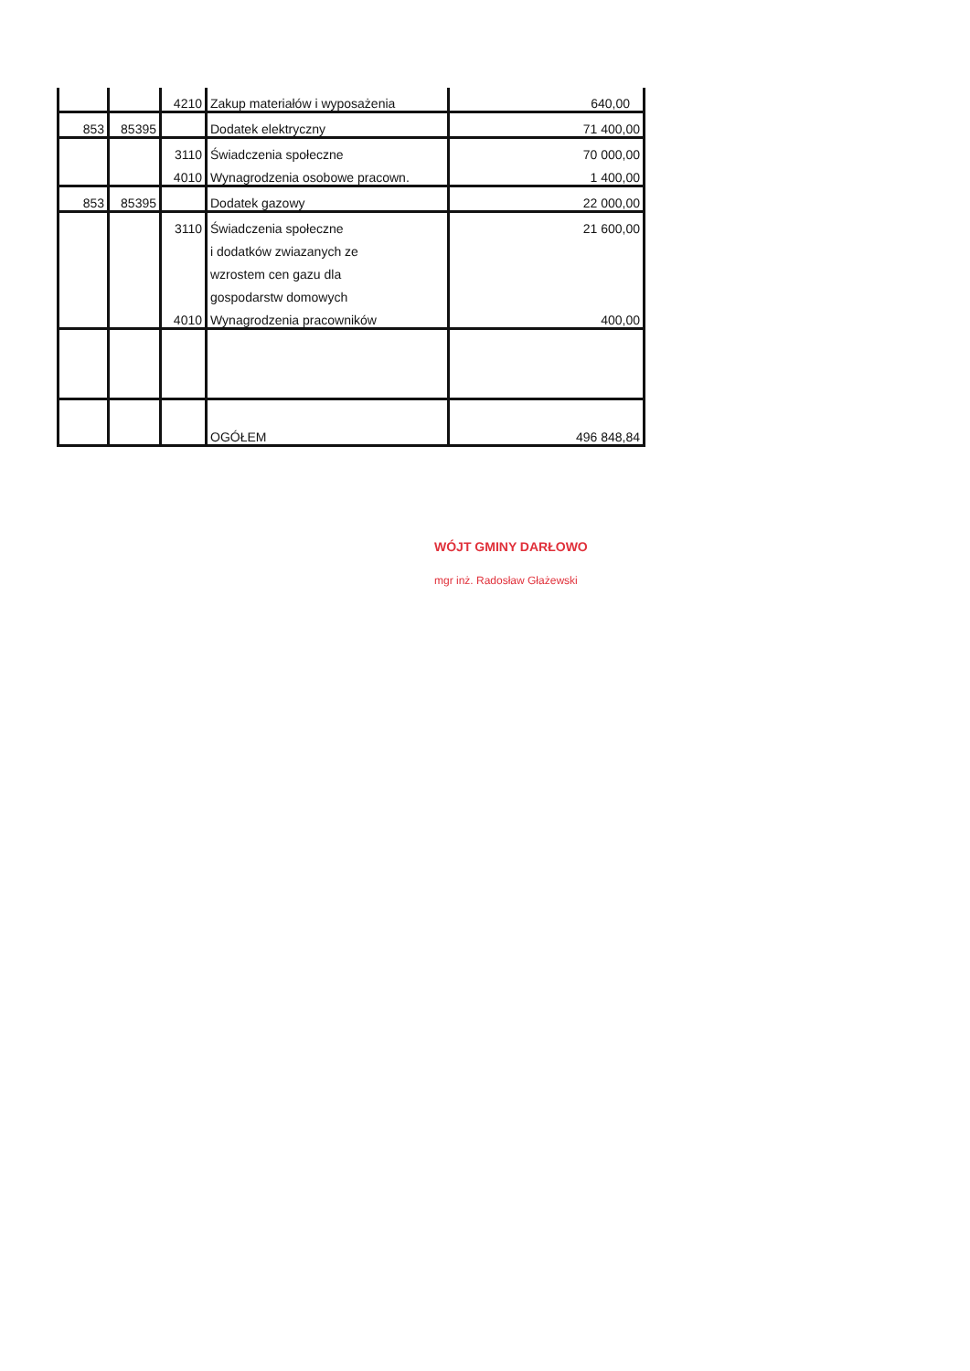| | | 4210 | Zakup materiałów i wyposażenia | 640,00 |
| 853 | 85395 | | Dodatek elektryczny | 71 400,00 |
| | | 3110 | Świadczenia społeczne | 70 000,00 |
| | | 4010 | Wynagrodzenia osobowe pracown. | 1 400,00 |
| 853 | 85395 | | Dodatek gazowy | 22 000,00 |
| | | 3110 | Świadczenia społeczne | 21 600,00 |
| | | | i dodatków zwiazanych ze | |
| | | | wzrostem cen gazu dla | |
| | | | gospodarstw domowych | |
| | | 4010 | Wynagrodzenia pracowników | 400,00 |
| | | | OGÓŁEM | 496 848,84 |
WÓJT GMINY DARŁOWO
mgr inż. Radosław Głażewski